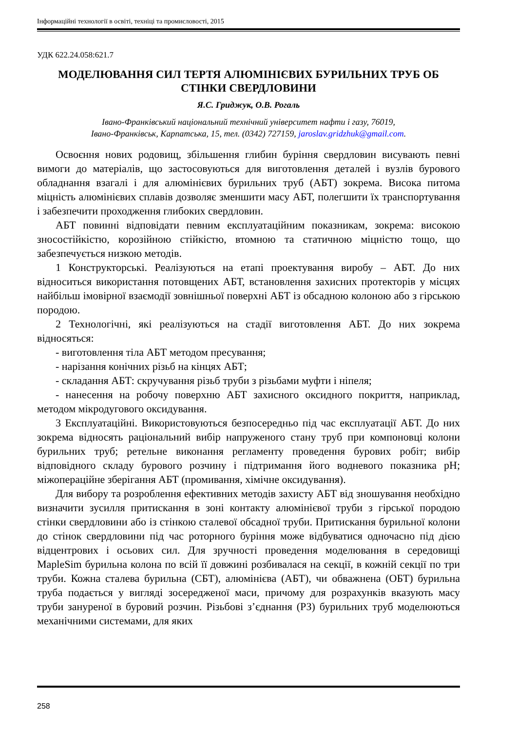Інформаційні технології в освіті, техніці та промисловості, 2015
УДК 622.24.058:621.7
МОДЕЛЮВАННЯ СИЛ ТЕРТЯ АЛЮМІНІЄВИХ БУРИЛЬНИХ ТРУБ ОБ СТІНКИ СВЕРДЛОВИНИ
Я.С. Гриджук, О.В. Рогаль
Івано-Франківський національний технічний університет нафти і газу, 76019,
Івано-Франківськ, Карпатська, 15, тел. (0342) 727159, jaroslav.gridzhuk@gmail.com.
Освоєння нових родовищ, збільшення глибин буріння свердловин висувають певні вимоги до матеріалів, що застосовуються для виготовлення деталей і вузлів бурового обладнання взагалі і для алюмінієвих бурильних труб (АБТ) зокрема. Висока питома міцність алюмінієвих сплавів дозволяє зменшити масу АБТ, полегшити їх транспортування і забезпечити проходження глибоких свердловин.
АБТ повинні відповідати певним експлуатаційним показникам, зокрема: високою зносостійкістю, корозійною стійкістю, втомною та статичною міцністю тощо, що забезпечується низкою методів.
1 Конструкторські. Реалізуються на етапі проектування виробу – АБТ. До них відноситься використання потовщених АБТ, встановлення захисних протекторів у місцях найбільш імовірної взаємодії зовнішньої поверхні АБТ із обсадною колоною або з гірською породою.
2 Технологічні, які реалізуються на стадії виготовлення АБТ. До них зокрема відносяться:
- виготовлення тіла АБТ методом пресування;
- нарізання конічних різьб на кінцях АБТ;
- складання АБТ: скручування різьб труби з різьбами муфти і ніпеля;
- нанесення на робочу поверхню АБТ захисного оксидного покриття, наприклад, методом мікродугового оксидування.
3 Експлуатаційні. Використовуються безпосередньо під час експлуатації АБТ. До них зокрема відносять раціональний вибір напруженого стану труб при компоновці колони бурильних труб; ретельне виконання регламенту проведення бурових робіт; вибір відповідного складу бурового розчину і підтримання його водневого показника pH; міжопераційне зберігання АБТ (промивання, хімічне оксидування).
Для вибору та розроблення ефективних методів захисту АБТ від зношування необхідно визначити зусилля притискання в зоні контакту алюмінієвої труби з гірської породою стінки свердловини або із стінкою сталевої обсадної труби. Притискання бурильної колони до стінок свердловини під час роторного буріння може відбуватися одночасно під дією відцентрових і осьових сил. Для зручності проведення моделювання в середовищі MapleSim бурильна колона по всій її довжині розбивалася на секції, в кожній секції по три труби. Кожна сталева бурильна (СБТ), алюмінієва (АБТ), чи обважнена (ОБТ) бурильна труба подається у вигляді зосередженої маси, причому для розрахунків вказують масу труби зануреної в буровий розчин. Різьбові з’єднання (РЗ) бурильних труб моделюються механічними системами, для яких
258